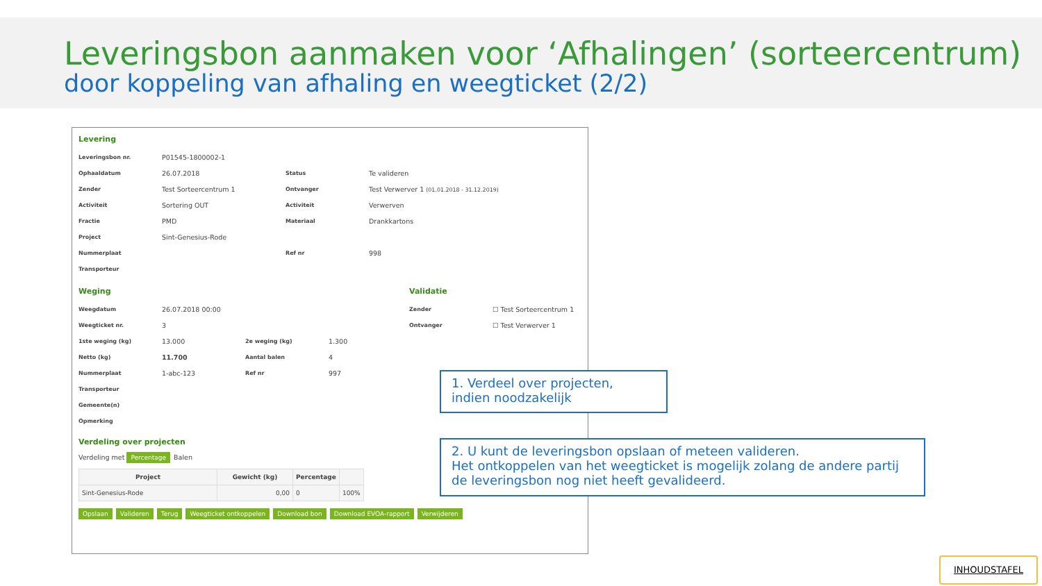Leveringsbon aanmaken voor ‘Afhalingen’ (sorteercentrum)
door koppeling van afhaling en weegticket (2/2)
Levering
Leveringsbon nr. P01545-1800002-1
Ophaaldatum 26.07.2018 Status Te valideren
Zender Test Sorteercentrum 1 Ontvanger Test Verwerver 1 (01.01.2018 - 31.12.2019)
Activiteit Sortering OUT Activiteit Verwerven
Fractie PMD Materiaal Drankkartons
Project Sint-Genesius-Rode
Nummerplaat Ref nr 998
Transporteur
Weging
Weegdatum 26.07.2018 00:00
Weegticket nr. 3
1ste weging (kg) 13.000 2e weging (kg) 1.300
Netto (kg) 11.700 Aantal balen 4
Nummerplaat 1-abc-123 Ref nr 997
Transporteur
Gemeente(n)
Opmerking
Validatie
Zender ☐ Test Sorteercentrum 1
Ontvanger ☐ Test Verwerver 1
Verdeling over projecten
Verdeling met Percentage Balen
| Project | Gewicht (kg) | Percentage | |
| --- | --- | --- | --- |
| Sint-Genesius-Rode | 0,00 | 0 | 100% |
Opslaan Valideren Terug Weegticket ontkoppelen Download bon Download EVOA-rapport Verwijderen
1. Verdeel over projecten,
indien noodzakelijk
2. U kunt de leveringsbon opslaan of meteen valideren.
Het ontkoppelen van het weegticket is mogelijk zolang de andere partij de leveringsbon nog niet heeft gevalideerd.
INHOUDSTAFEL